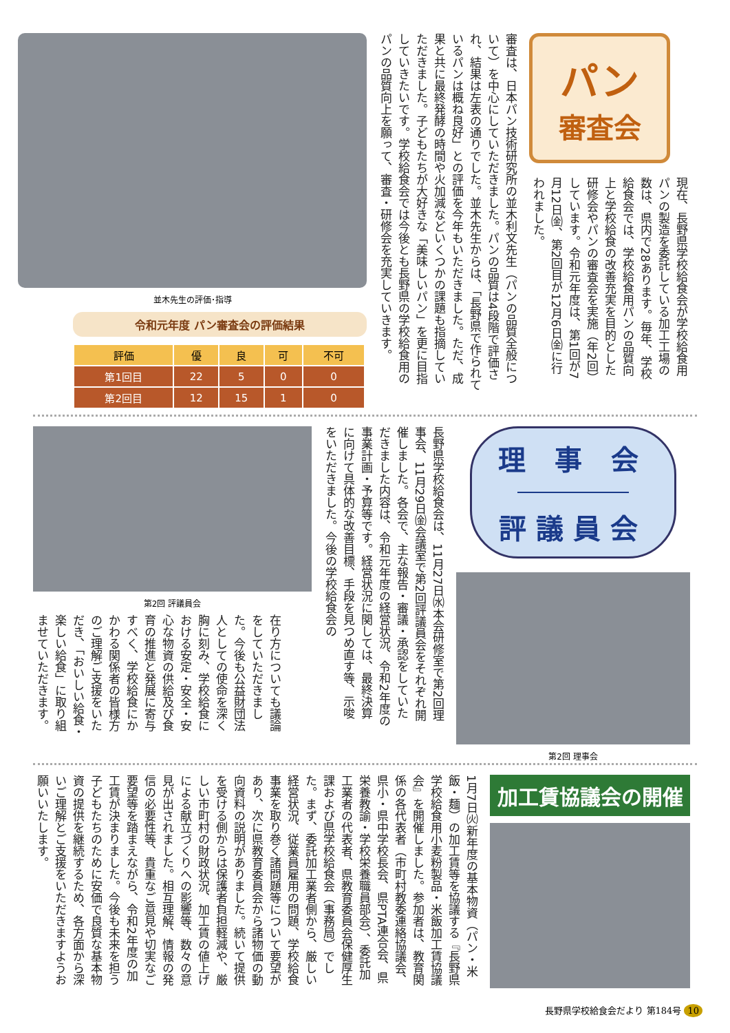パン
審査会
現在、長野県学校給食会が学校給食用パンの製造を委託している加工工場の数は、県内で28あります。毎年、学校給食会では、学校給食用パンの品質向上と学校給食の改善充実を目的とした研修会やパンの審査会を実施（年2回）しています。令和元年度は、第1回が7月12日㈮、第2回目が12月6日㈮に行われました。
審査は、日本パン技術研究所の並木利文先生（パンの品質全般について）を中心にしていただきました。パンの品質は4段階で評価され、結果は左表の通りでした。並木先生からは、「長野県で作られているパンは概ね良好」との評価を今年もいただきました。ただ、成果と共に最終発酵の時間や火加減などいくつかの課題も指摘していただきました。子どもたちが大好きな「美味しいパン」を更に目指していきたいです。学校給食会では今後とも長野県の学校給食用のパンの品質向上を願って、審査・研修会を充実していきます。
並木先生の評価･指導
令和元年度 パン審査会の評価結果
| 評価 | 優 | 良 | 可 | 不可 |
| --- | --- | --- | --- | --- |
| 第1回目 | 22 | 5 | 0 | 0 |
| 第2回目 | 12 | 15 | 1 | 0 |
理 事 会
評議員会
第2回 理事会
長野県学校給食会は、11月27日㈬本会研修室で第2回理事会、11月29日㈮会議室で第2回評議員会をそれぞれ開催しました。各会で、主な報告・審議・承認をしていただきました内容は、令和元年度の経営状況、令和2年度の事業計画・予算等です。経営状況に関しては、最終決算に向けて具体的な改善目標、手段を見つめ直す等、示唆をいただきました。今後の学校給食会の
第2回 評議員会
在り方についても議論をしていただきました。今後も公益財団法人としての使命を深く胸に刻み、学校給食における安定・安全・安心な物資の供給及び食育の推進と発展に寄与すべく、学校給食にかかわる関係者の皆様方のご理解ご支援をいただき、「おいしい給食・楽しい給食」に取り組ませていただきます。
加工賃協議会の開催
1月7日㈫新年度の基本物資（パン・米飯・麺）の加工賃等を協議する『長野県学校給食用小麦粉製品・米飯加工賃協議会』を開催しました。参加者は、教育関係の各代表者（市町村教委連絡協議会、県小・県中学校長会、県PTA連合会、県栄養教諭・学校栄養職員部会）、委託加工業者の代表者、県教育委員会保健厚生課および県学校給食会（事務局）でした。まず、委託加工業者側から、厳しい経営状況、従業員雇用の問題、学校給食事業を取り巻く諸問題等について要望があり、次に県教育委員会から諸物価の動向資料の説明がありました。続いて提供を受ける側からは保護者負担軽減や、厳しい市町村の財政状況、加工賃の値上げによる献立づくりへの影響等、数々の意見が出されました。相互理解、情報の発信の必要性等、貴重なご意見や切実なご要望等を踏まえながら、令和2年度の加工賃が決まりました。今後も未来を担う子どもたちのために安価で良質な基本物資の提供を継続するため、各方面から深いご理解とご支援をいただきますようお願いいたします。
長野県学校給食会だより 第184号 10